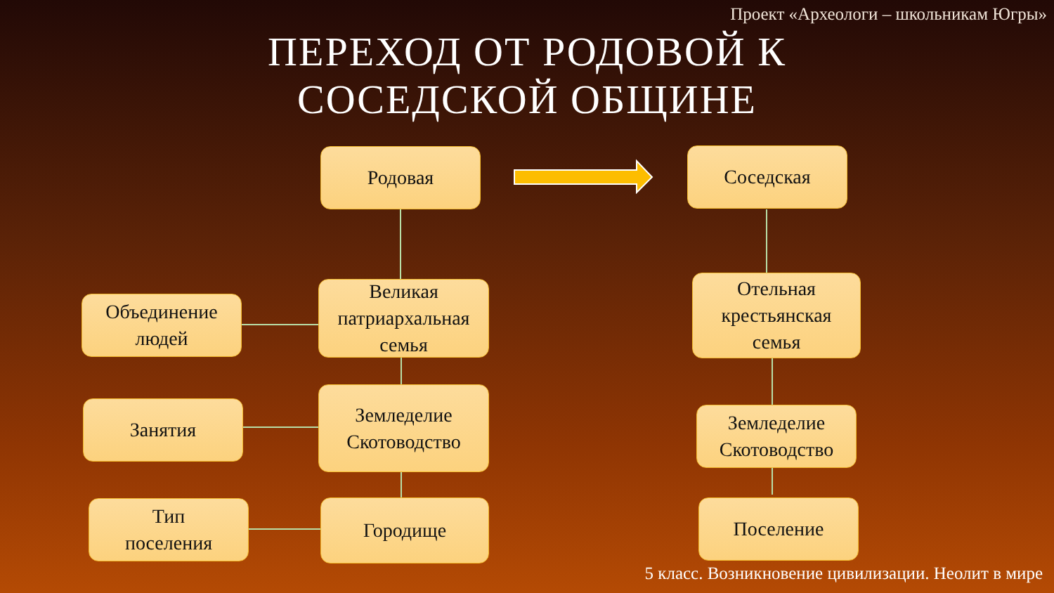Проект «Археологи – школьникам Югры»
ПЕРЕХОД ОТ РОДОВОЙ К
СОСЕДСКОЙ ОБЩИНЕ
Родовая Соседская
Объединение
людей
Великая
патриархальная
семья
Отельная
крестьянская
семья
Занятия
Земледелие
Скотоводство
Земледелие
Скотоводство
Тип
поселения
Городище Поселение
5 класс. Возникновение цивилизации. Неолит в мире